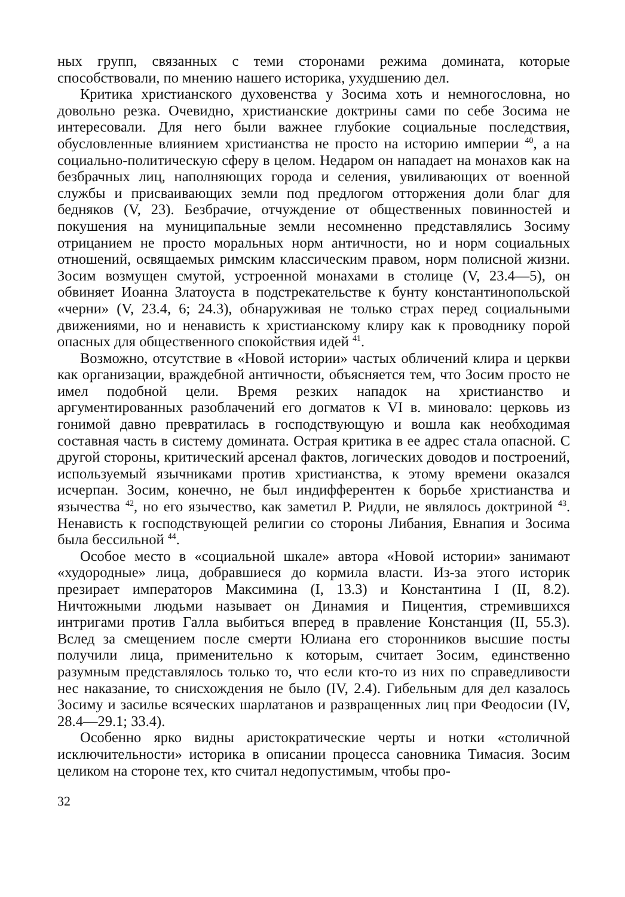ных групп, связанных с теми сторонами режима домината, которые способствовали, по мнению нашего историка, ухудшению дел.
Критика христианского духовенства у Зосима хоть и немногословна, но довольно резка. Очевидно, христианские доктрины сами по себе Зосима не интересовали. Для него были важнее глубокие социальные последствия, обусловленные влиянием христианства не просто на историю империи <sup>40</sup>, а на социально-политическую сферу в целом. Недаром он нападает на монахов как на безбрачных лиц, наполняющих города и селения, увиливающих от военной службы и присваивающих земли под предлогом отторжения доли благ для бедняков (V, 23). Безбрачие, отчуждение от общественных повинностей и покушения на муниципальные земли несомненно представлялись Зосиму отрицанием не просто моральных норм античности, но и норм социальных отношений, освящаемых римским классическим правом, норм полисной жизни. Зосим возмущен смутой, устроенной монахами в столице (V, 23.4—5), он обвиняет Иоанна Златоуста в подстрекательстве к бунту константинопольской «черни» (V, 23.4, 6; 24.3), обнаруживая не только страх перед социальными движениями, но и ненависть к христианскому клиру как к проводнику порой опасных для общественного спокойствия идей <sup>41</sup>.
Возможно, отсутствие в «Новой истории» частых обличений клира и церкви как организации, враждебной античности, объясняется тем, что Зосим просто не имел подобной цели. Время резких нападок на христианство и аргументированных разоблачений его догматов к VI в. миновало: церковь из гонимой давно превратилась в господствующую и вошла как необходимая составная часть в систему домината. Острая критика в ее адрес стала опасной. С другой стороны, критический арсенал фактов, логических доводов и построений, используемый язычниками против христианства, к этому времени оказался исчерпан. Зосим, конечно, не был индифферентен к борьбе христианства и язычества <sup>42</sup>, но его язычество, как заметил Р. Ридли, не являлось доктриной <sup>43</sup>. Ненависть к господствующей религии со стороны Либания, Евнапия и Зосима была бессильной <sup>44</sup>.
Особое место в «социальной шкале» автора «Новой истории» занимают «худородные» лица, добравшиеся до кормила власти. Из-за этого историк презирает императоров Максимина (I, 13.3) и Константина I (II, 8.2). Ничтожными людьми называет он Динамия и Пицентия, стремившихся интригами против Галла выбиться вперед в правление Констанция (II, 55.3). Вслед за смещением после смерти Юлиана его сторонников высшие посты получили лица, применительно к которым, считает Зосим, единственно разумным представлялось только то, что если кто-то из них по справедливости нес наказание, то снисхождения не было (IV, 2.4). Гибельным для дел казалось Зосиму и засилье всяческих шарлатанов и развращенных лиц при Феодосии (IV, 28.4—29.1; 33.4).
Особенно ярко видны аристократические черты и нотки «столичной исключительности» историка в описании процесса сановника Тимасия. Зосим целиком на стороне тех, кто считал недопустимым, чтобы про-
32